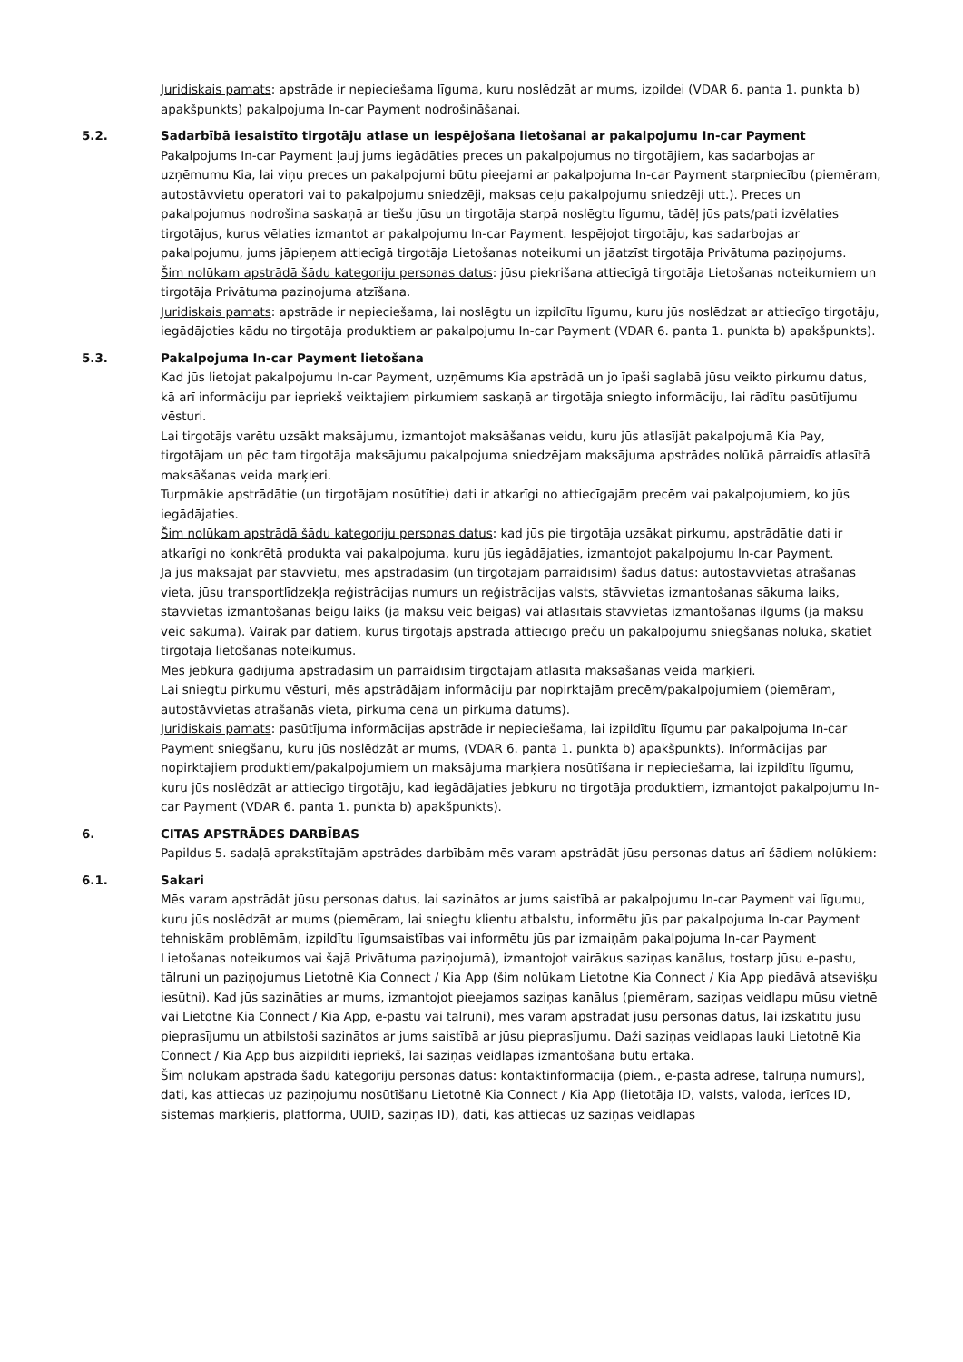Juridiskais pamats: apstrāde ir nepieciešama līguma, kuru noslēdzāt ar mums, izpildei (VDAR 6. panta 1. punkta b) apakšpunkts) pakalpojuma In-car Payment nodrošināšanai.
5.2. Sadarbībā iesaistīto tirgotāju atlase un iespējošana lietošanai ar pakalpojumu In-car Payment
Pakalpojums In-car Payment ļauj jums iegādāties preces un pakalpojumus no tirgotājiem, kas sadarbojas ar uzņēmumu Kia, lai viņu preces un pakalpojumi būtu pieejami ar pakalpojuma In-car Payment starpniecību (piemēram, autostāvvietu operatori vai to pakalpojumu sniedzēji, maksas ceļu pakalpojumu sniedzēji utt.). Preces un pakalpojumus nodrošina saskaņā ar tiešu jūsu un tirgotāja starpā noslēgtu līgumu, tādēļ jūs pats/pati izvēlaties tirgotājus, kurus vēlaties izmantot ar pakalpojumu In-car Payment. Iespējojot tirgotāju, kas sadarbojas ar pakalpojumu, jums jāpieņem attiecīgā tirgotāja Lietošanas noteikumi un jāatzīst tirgotāja Privātuma paziņojums.
Šim nolūkam apstrādā šādu kategoriju personas datus: jūsu piekrišana attiecīgā tirgotāja Lietošanas noteikumiem un tirgotāja Privātuma paziņojuma atzīšana.
Juridiskais pamats: apstrāde ir nepieciešama, lai noslēgtu un izpildītu līgumu, kuru jūs noslēdzat ar attiecīgo tirgotāju, iegādājoties kādu no tirgotāja produktiem ar pakalpojumu In-car Payment (VDAR 6. panta 1. punkta b) apakšpunkts).
5.3. Pakalpojuma In-car Payment lietošana
Kad jūs lietojat pakalpojumu In-car Payment, uzņēmums Kia apstrādā un jo īpaši saglabā jūsu veikto pirkumu datus, kā arī informāciju par iepriekš veiktajiem pirkumiem saskaņā ar tirgotāja sniegto informāciju, lai rādītu pasūtījumu vēsturi.
Lai tirgotājs varētu uzsākt maksājumu, izmantojot maksāšanas veidu, kuru jūs atlasījāt pakalpojumā Kia Pay, tirgotājam un pēc tam tirgotāja maksājumu pakalpojuma sniedzējam maksājuma apstrādes nolūkā pārraidīs atlasītā maksāšanas veida marķieri.
Turpmākie apstrādātie (un tirgotājam nosūtītie) dati ir atkarīgi no attiecīgajām precēm vai pakalpojumiem, ko jūs iegādājaties.
Šim nolūkam apstrādā šādu kategoriju personas datus: kad jūs pie tirgotāja uzsākat pirkumu, apstrādātie dati ir atkarīgi no konkrētā produkta vai pakalpojuma, kuru jūs iegādājaties, izmantojot pakalpojumu In-car Payment.
Ja jūs maksājat par stāvvietu, mēs apstrādāsim (un tirgotājam pārraidīsim) šādus datus: autostāvvietas atrašanās vieta, jūsu transportlīdzekļa reģistrācijas numurs un reģistrācijas valsts, stāvvietas izmantošanas sākuma laiks, stāvvietas izmantošanas beigu laiks (ja maksu veic beigās) vai atlasītais stāvvietas izmantošanas ilgums (ja maksu veic sākumā). Vairāk par datiem, kurus tirgotājs apstrādā attiecīgo preču un pakalpojumu sniegšanas nolūkā, skatiet tirgotāja lietošanas noteikumus.
Mēs jebkurā gadījumā apstrādāsim un pārraidīsim tirgotājam atlasītā maksāšanas veida marķieri.
Lai sniegtu pirkumu vēsturi, mēs apstrādājam informāciju par nopirktajām precēm/pakalpojumiem (piemēram, autostāvvietas atrašanās vieta, pirkuma cena un pirkuma datums).
Juridiskais pamats: pasūtījuma informācijas apstrāde ir nepieciešama, lai izpildītu līgumu par pakalpojuma In-car Payment sniegšanu, kuru jūs noslēdzāt ar mums, (VDAR 6. panta 1. punkta b) apakšpunkts). Informācijas par nopirktajiem produktiem/pakalpojumiem un maksājuma marķiera nosūtīšana ir nepieciešama, lai izpildītu līgumu, kuru jūs noslēdzāt ar attiecīgo tirgotāju, kad iegādājaties jebkuru no tirgotāja produktiem, izmantojot pakalpojumu In-car Payment (VDAR 6. panta 1. punkta b) apakšpunkts).
6. CITAS APSTRĀDES DARBĪBAS
Papildus 5. sadaļā aprakstītajām apstrādes darbībām mēs varam apstrādāt jūsu personas datus arī šādiem nolūkiem:
6.1. Sakari
Mēs varam apstrādāt jūsu personas datus, lai sazinātos ar jums saistībā ar pakalpojumu In-car Payment vai līgumu, kuru jūs noslēdzāt ar mums (piemēram, lai sniegtu klientu atbalstu, informētu jūs par pakalpojuma In-car Payment tehniskām problēmām, izpildītu līgumsaistības vai informētu jūs par izmaiņām pakalpojuma In-car Payment Lietošanas noteikumos vai šajā Privātuma paziņojumā), izmantojot vairākus saziņas kanālus, tostarp jūsu e-pastu, tālruni un paziņojumus Lietotnē Kia Connect / Kia App (šim nolūkam Lietotne Kia Connect / Kia App piedāvā atsevišķu iesūtni). Kad jūs sazināties ar mums, izmantojot pieejamos saziņas kanālus (piemēram, saziņas veidlapu mūsu vietnē vai Lietotnē Kia Connect / Kia App, e-pastu vai tālruni), mēs varam apstrādāt jūsu personas datus, lai izskatītu jūsu pieprasījumu un atbilstoši sazinātos ar jums saistībā ar jūsu pieprasījumu. Daži saziņas veidlapas lauki Lietotnē Kia Connect / Kia App būs aizpildīti iepriekš, lai saziņas veidlapas izmantošana būtu ērtāka.
Šim nolūkam apstrādā šādu kategoriju personas datus: kontaktinformācija (piem., e-pasta adrese, tālruņa numurs), dati, kas attiecas uz paziņojumu nosūtīšanu Lietotnē Kia Connect / Kia App (lietotāja ID, valsts, valoda, ierīces ID, sistēmas marķieris, platforma, UUID, saziņas ID), dati, kas attiecas uz saziņas veidlapas